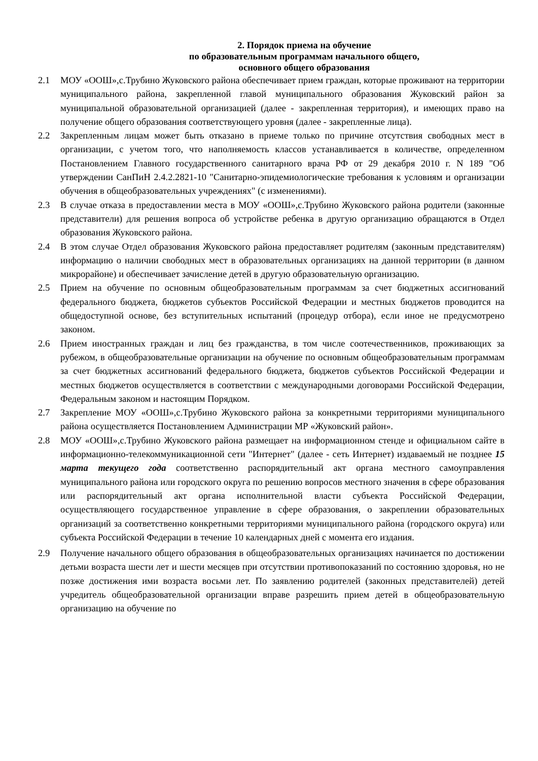2. Порядок приема на обучение
по образовательным программам начального общего,
основного общего образования
2.1 МОУ «ООШ»,с.Трубино Жуковского района обеспечивает прием граждан, которые проживают на территории муниципального района, закрепленной главой муниципального образования Жуковский район за муниципальной образовательной организацией (далее - закрепленная территория), и имеющих право на получение общего образования соответствующего уровня (далее - закрепленные лица).
2.2 Закрепленным лицам может быть отказано в приеме только по причине отсутствия свободных мест в организации, с учетом того, что наполняемость классов устанавливается в количестве, определенном Постановлением Главного государственного санитарного врача РФ от 29 декабря 2010 г. N 189 "Об утверждении СанПиН 2.4.2.2821-10 "Санитарно-эпидемиологические требования к условиям и организации обучения в общеобразовательных учреждениях" (с изменениями).
2.3 В случае отказа в предоставлении места в МОУ «ООШ»,с.Трубино Жуковского района родители (законные представители) для решения вопроса об устройстве ребенка в другую организацию обращаются в Отдел образования Жуковского района.
2.4 В этом случае Отдел образования Жуковского района предоставляет родителям (законным представителям) информацию о наличии свободных мест в образовательных организациях на данной территории (в данном микрорайоне) и обеспечивает зачисление детей в другую образовательную организацию.
2.5 Прием на обучение по основным общеобразовательным программам за счет бюджетных ассигнований федерального бюджета, бюджетов субъектов Российской Федерации и местных бюджетов проводится на общедоступной основе, без вступительных испытаний (процедур отбора), если иное не предусмотрено законом.
2.6 Прием иностранных граждан и лиц без гражданства, в том числе соотечественников, проживающих за рубежом, в общеобразовательные организации на обучение по основным общеобразовательным программам за счет бюджетных ассигнований федерального бюджета, бюджетов субъектов Российской Федерации и местных бюджетов осуществляется в соответствии с международными договорами Российской Федерации, Федеральным законом и настоящим Порядком.
2.7 Закрепление МОУ «ООШ»,с.Трубино Жуковского района за конкретными территориями муниципального района осуществляется Постановлением Администрации МР «Жуковский район».
2.8 МОУ «ООШ»,с.Трубино Жуковского района размещает на информационном стенде и официальном сайте в информационно-телекоммуникационной сети "Интернет" (далее - сеть Интернет) издаваемый не позднее 15 марта текущего года соответственно распорядительный акт органа местного самоуправления муниципального района или городского округа по решению вопросов местного значения в сфере образования или распорядительный акт органа исполнительной власти субъекта Российской Федерации, осуществляющего государственное управление в сфере образования, о закреплении образовательных организаций за соответственно конкретными территориями муниципального района (городского округа) или субъекта Российской Федерации в течение 10 календарных дней с момента его издания.
2.9 Получение начального общего образования в общеобразовательных организациях начинается по достижении детьми возраста шести лет и шести месяцев при отсутствии противопоказаний по состоянию здоровья, но не позже достижения ими возраста восьми лет. По заявлению родителей (законных представителей) детей учредитель общеобразовательной организации вправе разрешить прием детей в общеобразовательную организацию на обучение по